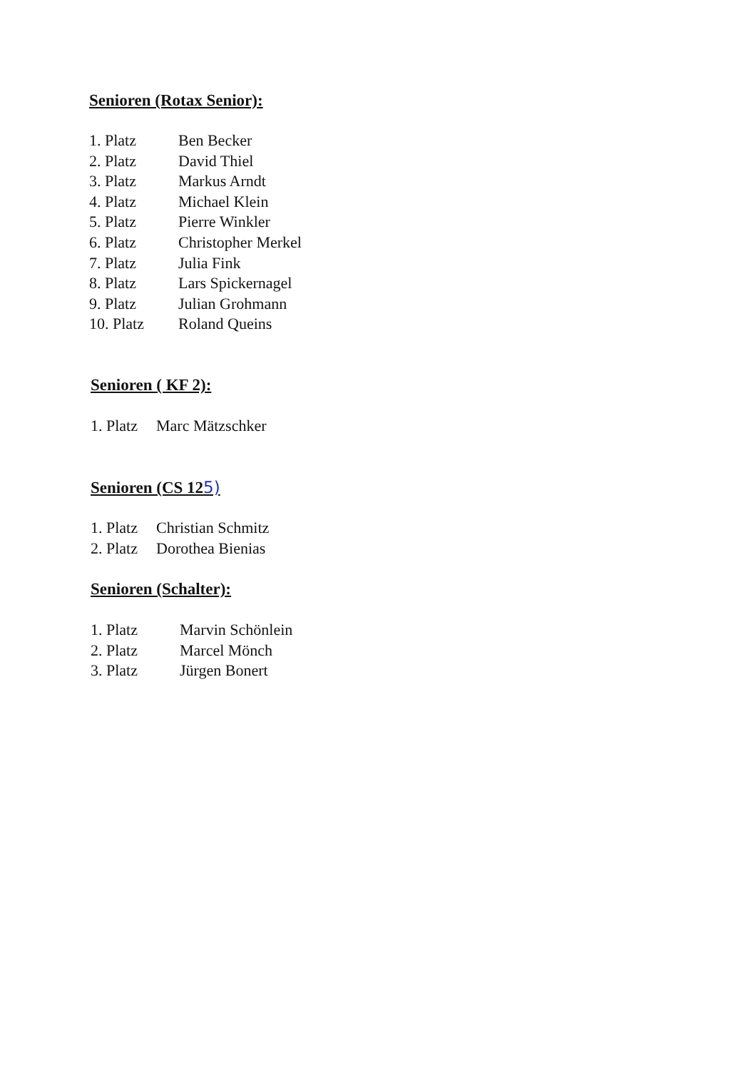Senioren (Rotax Senior):
| 1. Platz | Ben Becker |
| 2. Platz | David Thiel |
| 3. Platz | Markus Arndt |
| 4. Platz | Michael Klein |
| 5. Platz | Pierre Winkler |
| 6. Platz | Christopher Merkel |
| 7. Platz | Julia Fink |
| 8. Platz | Lars Spickernagel |
| 9. Platz | Julian Grohmann |
| 10. Platz | Roland Queins |
Senioren ( KF 2):
| 1. Platz | Marc Mätzschker |
Senioren (CS 125)
| 1. Platz | Christian Schmitz |
| 2. Platz | Dorothea Bienias |
Senioren (Schalter):
| 1. Platz | Marvin Schönlein |
| 2. Platz | Marcel Mönch |
| 3. Platz | Jürgen Bonert |